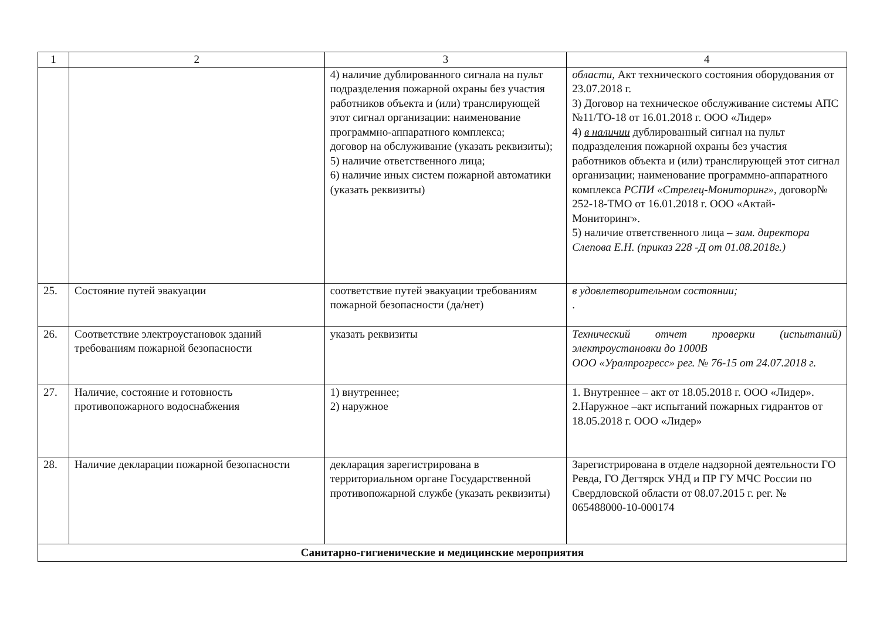| 1 | 2 | 3 | 4 |
| --- | --- | --- | --- |
| | | 4) наличие дублированного сигнала на пульт подразделения пожарной охраны без участия работников объекта и (или) транслирующей этот сигнал организации: наименование программно-аппаратного комплекса; договор на обслуживание (указать реквизиты); 5) наличие ответственного лица; 6) наличие иных систем пожарной автоматики (указать реквизиты) | области, Акт технического состояния оборудования от 23.07.2018 г. 3) Договор на техническое обслуживание системы АПС №11/ТО-18 от 16.01.2018 г. ООО «Лидер» 4) в наличии дублированный сигнал на пульт подразделения пожарной охраны без участия работников объекта и (или) транслирующей этот сигнал организации; наименование программно-аппаратного комплекса РСПИ «Стрелец-Мониторинг», договор№ 252-18-ТМО от 16.01.2018 г. ООО «Актай-Мониторинг». 5) наличие ответственного лица – зам. директора Слепова Е.Н. (приказ 228 -Д от 01.08.2018г.) |
| 25. | Состояние путей эвакуации | соответствие путей эвакуации требованиям пожарной безопасности (да/нет) | в удовлетворительном состоянии; . |
| 26. | Соответствие электроустановок зданий требованиям пожарной безопасности | указать реквизиты | Технический отчет проверки (испытаний) электроустановки до 1000В ООО «Уралпрогресс» рег. № 76-15 от 24.07.2018 г. |
| 27. | Наличие, состояние и готовность противопожарного водоснабжения | 1) внутреннее; 2) наружное | 1. Внутреннее – акт от 18.05.2018 г. ООО «Лидер». 2.Наружное –акт испытаний пожарных гидрантов от 18.05.2018 г. ООО «Лидер» |
| 28. | Наличие декларации пожарной безопасности | декларация зарегистрирована в территориальном органе Государственной противопожарной службе (указать реквизиты) | Зарегистрирована в отделе надзорной деятельности ГО Ревда, ГО Дегтярск УНД и ПР ГУ МЧС России по Свердловской области от 08.07.2015 г. рег. № 065488000-10-000174 |
| Санитарно-гигиенические и медицинские мероприятия | | | |